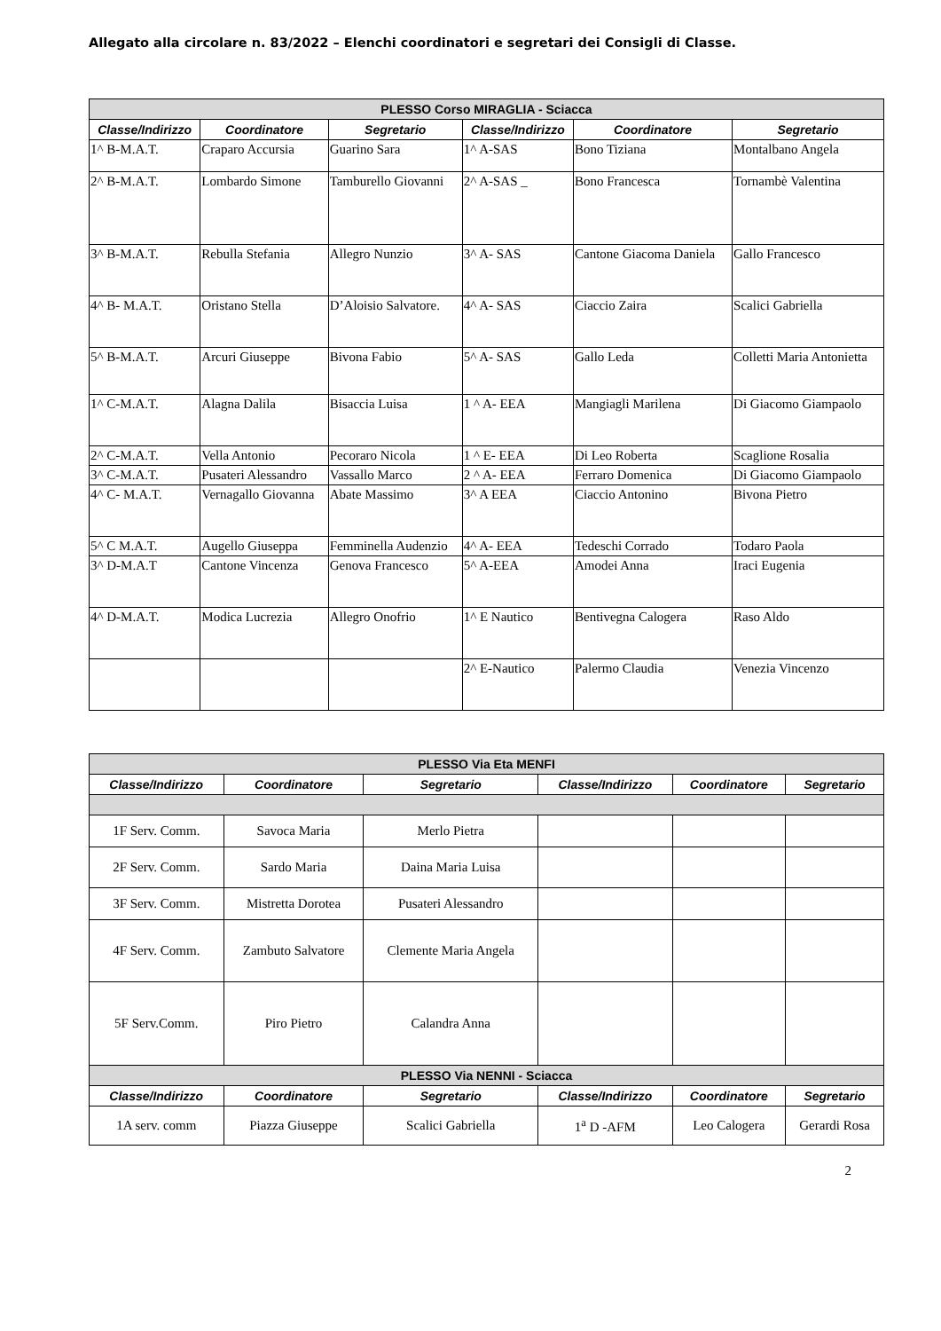Allegato alla circolare n. 83/2022 – Elenchi coordinatori e segretari dei Consigli di Classe.
| PLESSO Corso MIRAGLIA - Sciacca | | | | | |
| --- | --- | --- | --- | --- | --- |
| Classe/Indirizzo | Coordinatore | Segretario | Classe/Indirizzo | Coordinatore | Segretario |
| 1^ B-M.A.T. | Craparo Accursia | Guarino Sara | 1^ A-SAS | Bono Tiziana | Montalbano Angela |
| 2^ B-M.A.T. | Lombardo Simone | Tamburello Giovanni | 2^ A-SAS _ | Bono Francesca | Tornambè Valentina |
| 3^ B-M.A.T. | Rebulla Stefania | Allegro Nunzio | 3^ A- SAS | Cantone Giacoma Daniela | Gallo Francesco |
| 4^ B- M.A.T. | Oristano Stella | D’Aloisio Salvatore. | 4^ A- SAS | Ciaccio Zaira | Scalici Gabriella |
| 5^ B-M.A.T. | Arcuri Giuseppe | Bivona Fabio | 5^ A- SAS | Gallo Leda | Colletti Maria Antonietta |
| 1^ C-M.A.T. | Alagna Dalila | Bisaccia Luisa | 1 ^ A- EEA | Mangiagli Marilena | Di Giacomo Giampaolo |
| 2^ C-M.A.T. | Vella Antonio | Pecoraro Nicola | 1 ^ E- EEA | Di Leo Roberta | Scaglione Rosalia |
| 3^ C-M.A.T. | Pusateri Alessandro | Vassallo Marco | 2 ^ A- EEA | Ferraro Domenica | Di Giacomo Giampaolo |
| 4^ C- M.A.T. | Vernagallo Giovanna | Abate Massimo | 3^ A EEA | Ciaccio Antonino | Bivona Pietro |
| 5^ C M.A.T. | Augello Giuseppa | Femminella Audenzio | 4^ A- EEA | Tedeschi Corrado | Todaro Paola |
| 3^ D-M.A.T | Cantone Vincenza | Genova Francesco | 5^ A-EEA | Amodei Anna | Iraci Eugenia |
| 4^ D-M.A.T. | Modica Lucrezia | Allegro Onofrio | 1^ E Nautico | Bentivegna Calogera | Raso Aldo |
| | | | 2^ E-Nautico | Palermo Claudia | Venezia Vincenzo |
| PLESSO Via Eta MENFI | | | | | |
| --- | --- | --- | --- | --- | --- |
| Classe/Indirizzo | Coordinatore | Segretario | Classe/Indirizzo | Coordinatore | Segretario |
| 1F Serv. Comm. | Savoca Maria | Merlo Pietra | | | |
| 2F Serv. Comm. | Sardo Maria | Daina Maria Luisa | | | |
| 3F Serv. Comm. | Mistretta Dorotea | Pusateri Alessandro | | | |
| 4F Serv. Comm. | Zambuto Salvatore | Clemente Maria Angela | | | |
| 5F Serv.Comm. | Piro Pietro | Calandra Anna | | | |
| PLESSO Via NENNI - Sciacca | | | | | |
| Classe/Indirizzo | Coordinatore | Segretario | Classe/Indirizzo | Coordinatore | Segretario |
| 1A serv. comm | Piazza Giuseppe | Scalici Gabriella | 1<sup>a</sup> D -AFM | Leo Calogera | Gerardi Rosa |
2